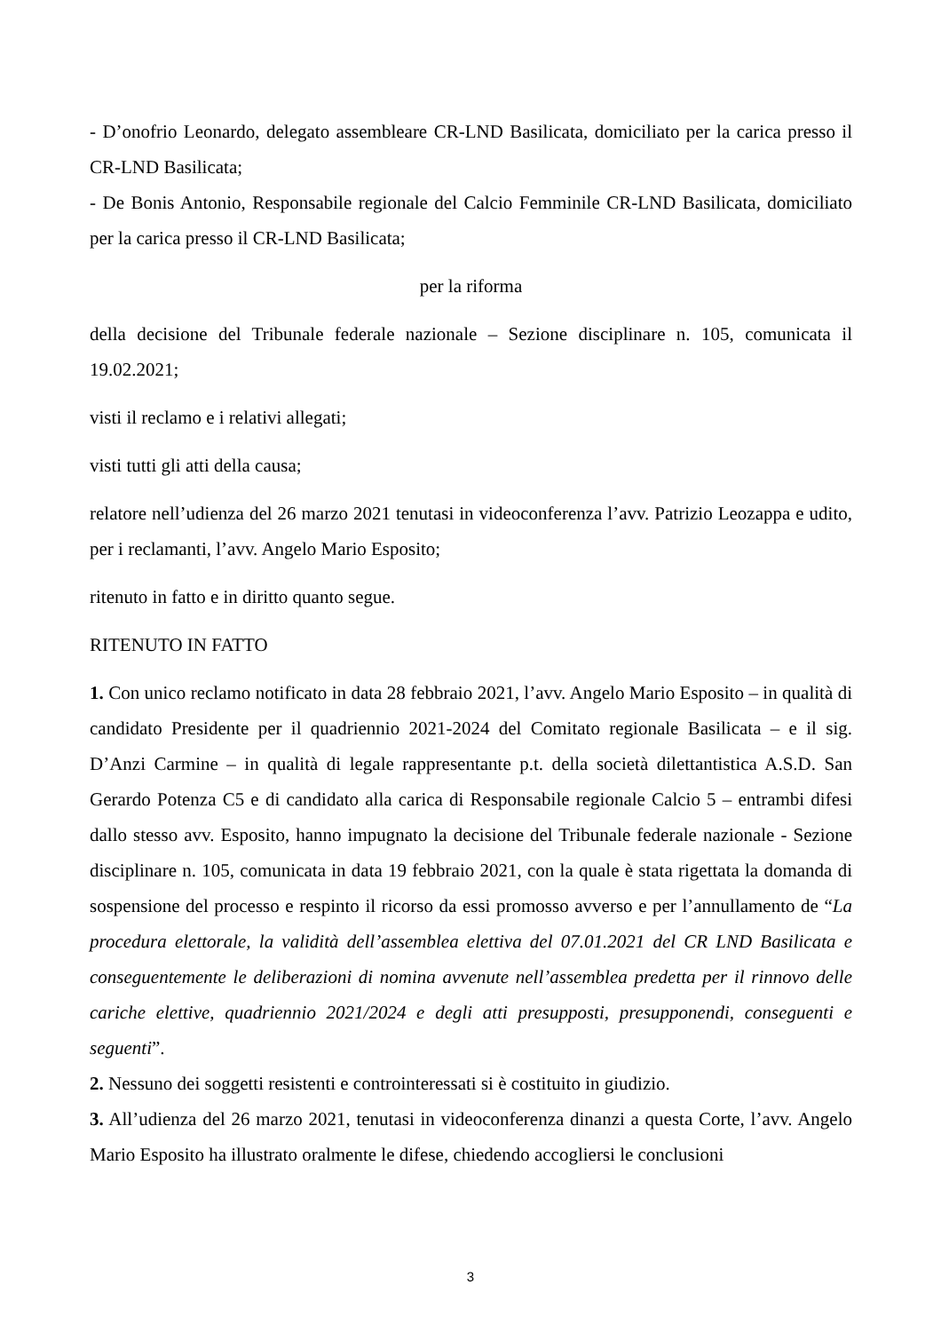- D’onofrio Leonardo, delegato assembleare CR-LND Basilicata, domiciliato per la carica presso il CR-LND Basilicata;
- De Bonis Antonio, Responsabile regionale del Calcio Femminile CR-LND Basilicata, domiciliato per la carica presso il CR-LND Basilicata;
per la riforma
della decisione del Tribunale federale nazionale – Sezione disciplinare n. 105, comunicata il 19.02.2021;
visti il reclamo e i relativi allegati;
visti tutti gli atti della causa;
relatore nell’udienza del 26 marzo 2021 tenutasi in videoconferenza l’avv. Patrizio Leozappa e udito, per i reclamanti, l’avv. Angelo Mario Esposito;
ritenuto in fatto e in diritto quanto segue.
RITENUTO IN FATTO
1. Con unico reclamo notificato in data 28 febbraio 2021, l’avv. Angelo Mario Esposito – in qualità di candidato Presidente per il quadriennio 2021-2024 del Comitato regionale Basilicata – e il sig. D’Anzi Carmine – in qualità di legale rappresentante p.t. della società dilettantistica A.S.D. San Gerardo Potenza C5 e di candidato alla carica di Responsabile regionale Calcio 5 – entrambi difesi dallo stesso avv. Esposito, hanno impugnato la decisione del Tribunale federale nazionale - Sezione disciplinare n. 105, comunicata in data 19 febbraio 2021, con la quale è stata rigettata la domanda di sospensione del processo e respinto il ricorso da essi promosso avverso e per l’annullamento de “La procedura elettorale, la validità dell’assemblea elettiva del 07.01.2021 del CR LND Basilicata e conseguentemente le deliberazioni di nomina avvenute nell’assemblea predetta per il rinnovo delle cariche elettive, quadriennio 2021/2024 e degli atti presupposti, presupponendi, conseguenti e seguenti”.
2. Nessuno dei soggetti resistenti e controinteressati si è costituito in giudizio.
3. All’udienza del 26 marzo 2021, tenutasi in videoconferenza dinanzi a questa Corte, l’avv. Angelo Mario Esposito ha illustrato oralmente le difese, chiedendo accogliersi le conclusioni
3